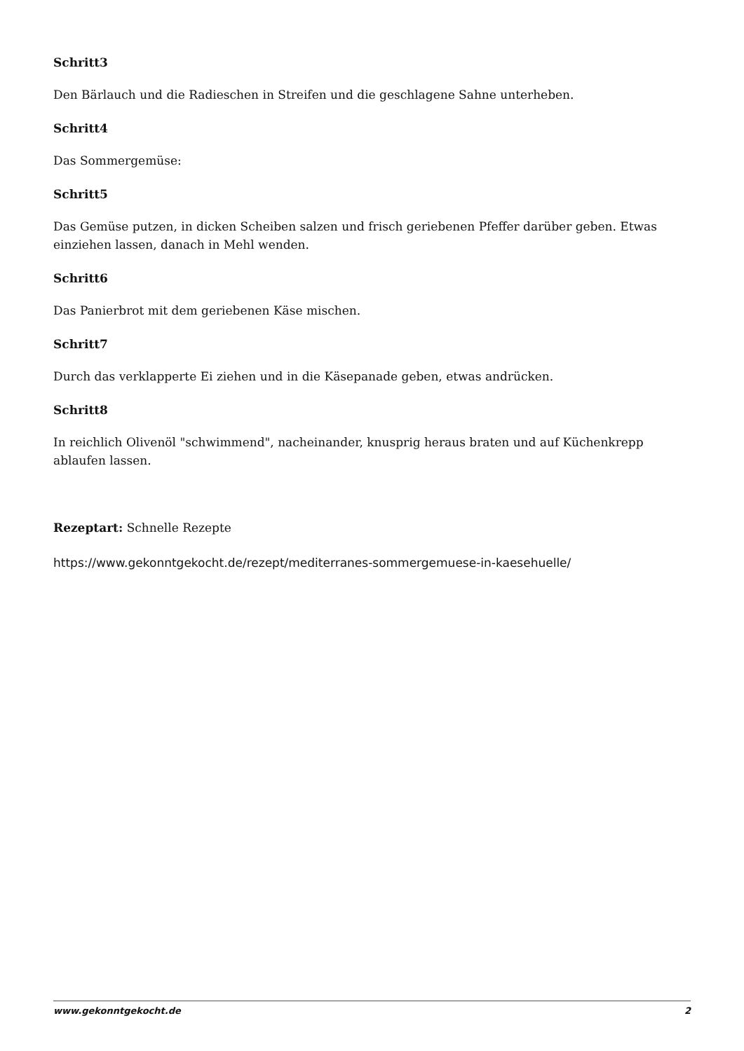Schritt3
Den Bärlauch und die Radieschen in Streifen und die geschlagene Sahne unterheben.
Schritt4
Das Sommergemüse:
Schritt5
Das Gemüse putzen, in dicken Scheiben salzen und frisch geriebenen Pfeffer darüber geben. Etwas einziehen lassen, danach in Mehl wenden.
Schritt6
Das Panierbrot mit dem geriebenen Käse mischen.
Schritt7
Durch das verklapperte Ei ziehen und in die Käsepanade geben, etwas andrücken.
Schritt8
In reichlich Olivenöl "schwimmend", nacheinander, knusprig heraus braten und auf Küchenkrepp ablaufen lassen.
Rezeptart: Schnelle Rezepte
https://www.gekonntgekocht.de/rezept/mediterranes-sommergemuese-in-kaesehuelle/
www.gekonntgekocht.de 2